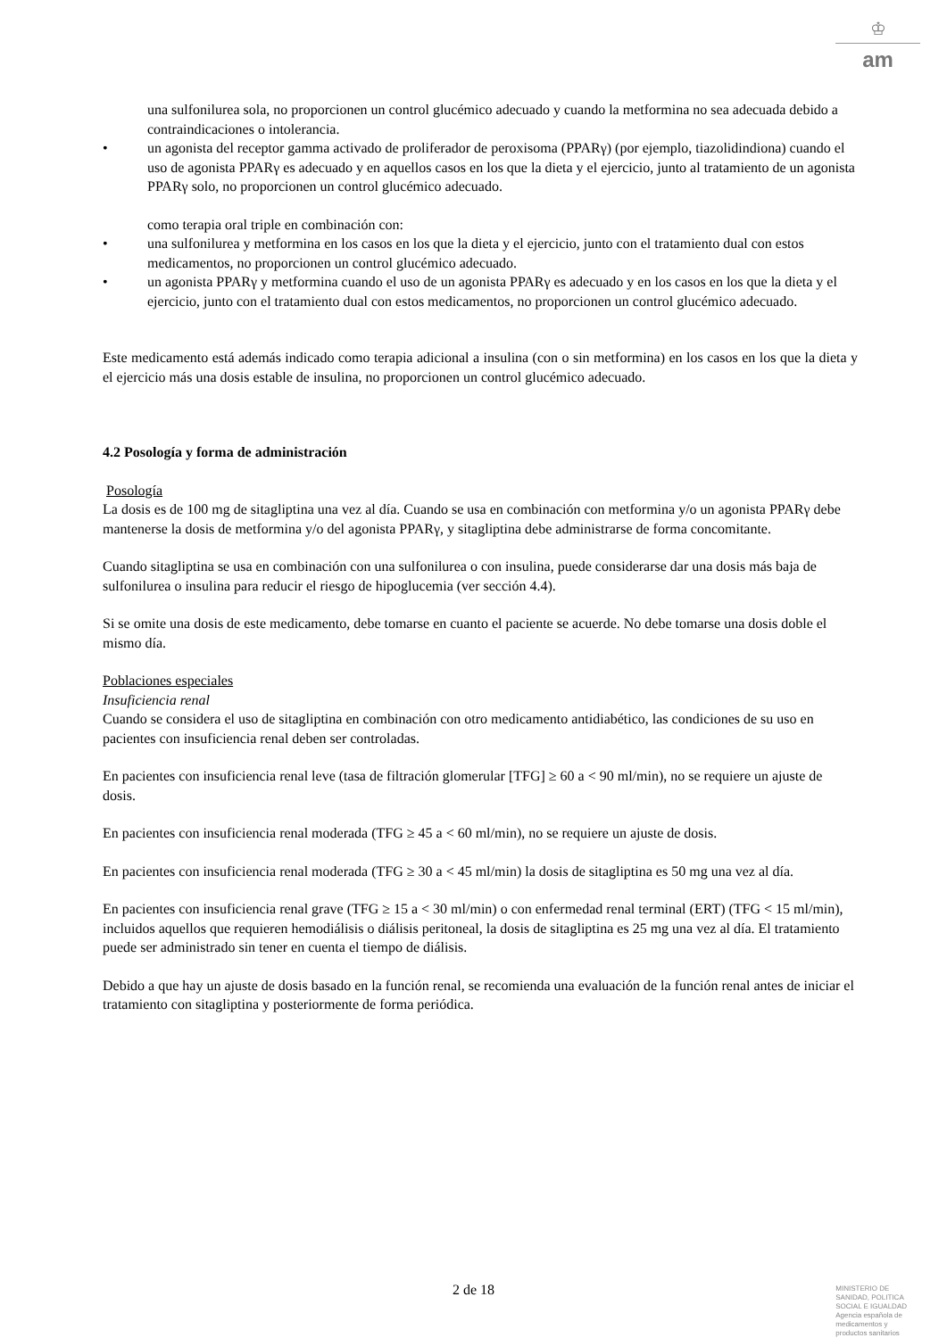♔
am
una sulfonilurea sola, no proporcionen un control glucémico adecuado y cuando la metformina no sea adecuada debido a contraindicaciones o intolerancia.
• un agonista del receptor gamma activado de proliferador de peroxisoma (PPARγ) (por ejemplo, tiazolidindiona) cuando el uso de agonista PPARγ es adecuado y en aquellos casos en los que la dieta y el ejercicio, junto al tratamiento de un agonista PPARγ solo, no proporcionen un control glucémico adecuado.
como terapia oral triple en combinación con:
• una sulfonilurea y metformina en los casos en los que la dieta y el ejercicio, junto con el tratamiento dual con estos medicamentos, no proporcionen un control glucémico adecuado.
• un agonista PPARγ y metformina cuando el uso de un agonista PPARγ es adecuado y en los casos en los que la dieta y el ejercicio, junto con el tratamiento dual con estos medicamentos, no proporcionen un control glucémico adecuado.
Este medicamento está además indicado como terapia adicional a insulina (con o sin metformina) en los casos en los que la dieta y el ejercicio más una dosis estable de insulina, no proporcionen un control glucémico adecuado.
4.2 Posología y forma de administración
Posología
La dosis es de 100 mg de sitagliptina una vez al día. Cuando se usa en combinación con metformina y/o un agonista PPARγ debe mantenerse la dosis de metformina y/o del agonista PPARγ, y sitagliptina debe administrarse de forma concomitante.
Cuando sitagliptina se usa en combinación con una sulfonilurea o con insulina, puede considerarse dar una dosis más baja de sulfonilurea o insulina para reducir el riesgo de hipoglucemia (ver sección 4.4).
Si se omite una dosis de este medicamento, debe tomarse en cuanto el paciente se acuerde. No debe tomarse una dosis doble el mismo día.
Poblaciones especiales
Insuficiencia renal
Cuando se considera el uso de sitagliptina en combinación con otro medicamento antidiabético, las condiciones de su uso en pacientes con insuficiencia renal deben ser controladas.
En pacientes con insuficiencia renal leve (tasa de filtración glomerular [TFG] ≥ 60 a < 90 ml/min), no se requiere un ajuste de dosis.
En pacientes con insuficiencia renal moderada (TFG ≥ 45 a < 60 ml/min), no se requiere un ajuste de dosis.
En pacientes con insuficiencia renal moderada (TFG ≥ 30 a < 45 ml/min) la dosis de sitagliptina es 50 mg una vez al día.
En pacientes con insuficiencia renal grave (TFG ≥ 15 a < 30 ml/min) o con enfermedad renal terminal (ERT) (TFG < 15 ml/min), incluidos aquellos que requieren hemodiálisis o diálisis peritoneal, la dosis de sitagliptina es 25 mg una vez al día. El tratamiento puede ser administrado sin tener en cuenta el tiempo de diálisis.
Debido a que hay un ajuste de dosis basado en la función renal, se recomienda una evaluación de la función renal antes de iniciar el tratamiento con sitagliptina y posteriormente de forma periódica.
2 de 18
MINISTERIO DE
SANIDAD, POLITICA
SOCIAL E IGUALDAD
Agencia española de
medicamentos y
productos sanitarios